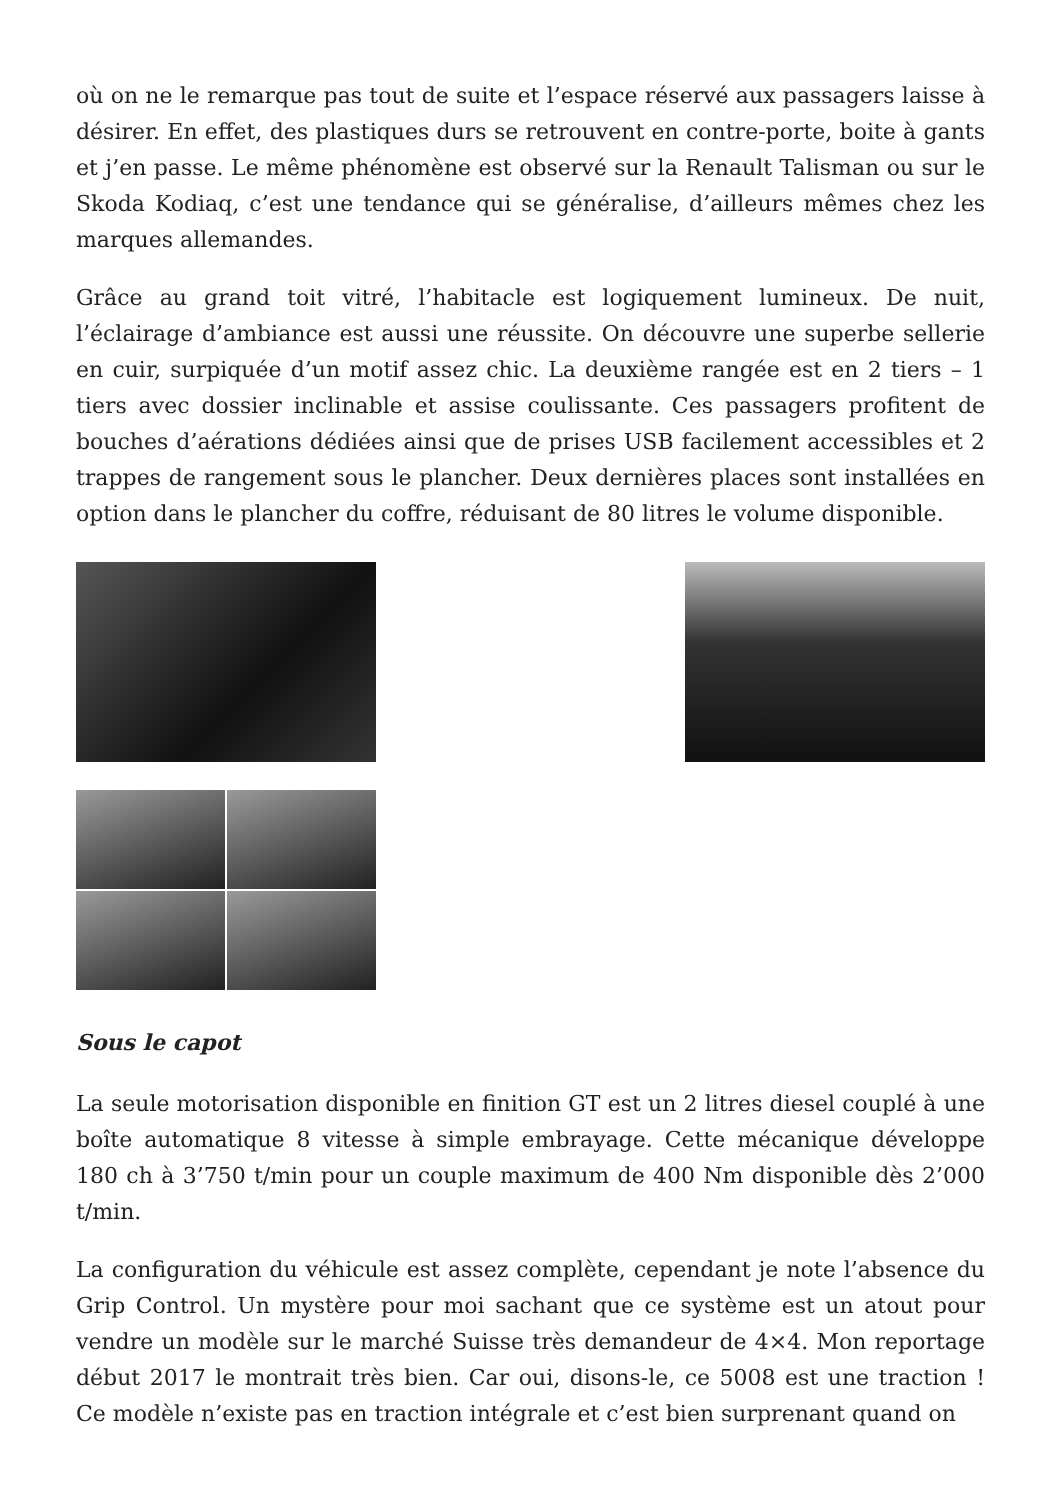où on ne le remarque pas tout de suite et l’espace réservé aux passagers laisse à désirer. En effet, des plastiques durs se retrouvent en contre-porte, boite à gants et j’en passe. Le même phénomène est observé sur la Renault Talisman ou sur le Skoda Kodiaq, c’est une tendance qui se généralise, d’ailleurs mêmes chez les marques allemandes.
Grâce au grand toit vitré, l’habitacle est logiquement lumineux. De nuit, l’éclairage d’ambiance est aussi une réussite. On découvre une superbe sellerie en cuir, surpiquée d’un motif assez chic. La deuxième rangée est en 2 tiers – 1 tiers avec dossier inclinable et assise coulissante. Ces passagers profitent de bouches d’aérations dédiées ainsi que de prises USB facilement accessibles et 2 trappes de rangement sous le plancher. Deux dernières places sont installées en option dans le plancher du coffre, réduisant de 80 litres le volume disponible.
Sous le capot
La seule motorisation disponible en finition GT est un 2 litres diesel couplé à une boîte automatique 8 vitesse à simple embrayage. Cette mécanique développe 180 ch à 3’750 t/min pour un couple maximum de 400 Nm disponible dès 2’000 t/min.
La configuration du véhicule est assez complète, cependant je note l’absence du Grip Control. Un mystère pour moi sachant que ce système est un atout pour vendre un modèle sur le marché Suisse très demandeur de 4×4. Mon reportage début 2017 le montrait très bien. Car oui, disons-le, ce 5008 est une traction ! Ce modèle n’existe pas en traction intégrale et c’est bien surprenant quand on